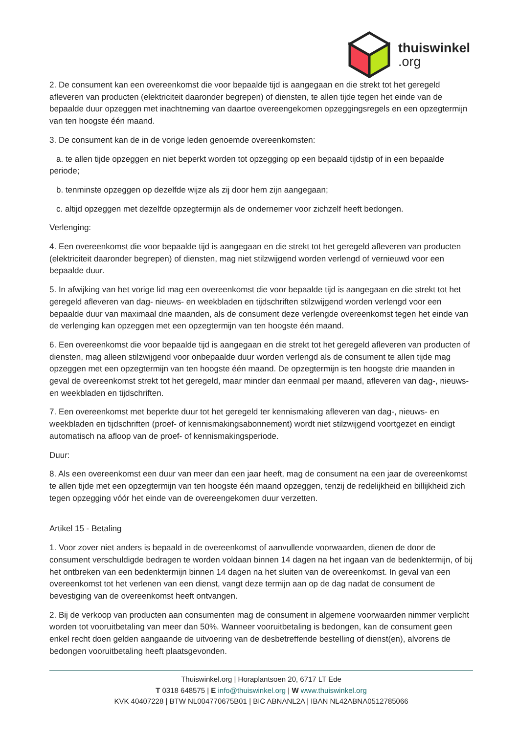thuiswinkel.org
2. De consument kan een overeenkomst die voor bepaalde tijd is aangegaan en die strekt tot het geregeld afleveren van producten (elektriciteit daaronder begrepen) of diensten, te allen tijde tegen het einde van de bepaalde duur opzeggen met inachtneming van daartoe overeengekomen opzeggingsregels en een opzegtermijn van ten hoogste één maand.
3. De consument kan de in de vorige leden genoemde overeenkomsten:
a. te allen tijde opzeggen en niet beperkt worden tot opzegging op een bepaald tijdstip of in een bepaalde periode;
b. tenminste opzeggen op dezelfde wijze als zij door hem zijn aangegaan;
c. altijd opzeggen met dezelfde opzegtermijn als de ondernemer voor zichzelf heeft bedongen.
Verlenging:
4. Een overeenkomst die voor bepaalde tijd is aangegaan en die strekt tot het geregeld afleveren van producten (elektriciteit daaronder begrepen) of diensten, mag niet stilzwijgend worden verlengd of vernieuwd voor een bepaalde duur.
5. In afwijking van het vorige lid mag een overeenkomst die voor bepaalde tijd is aangegaan en die strekt tot het geregeld afleveren van dag- nieuws- en weekbladen en tijdschriften stilzwijgend worden verlengd voor een bepaalde duur van maximaal drie maanden, als de consument deze verlengde overeenkomst tegen het einde van de verlenging kan opzeggen met een opzegtermijn van ten hoogste één maand.
6. Een overeenkomst die voor bepaalde tijd is aangegaan en die strekt tot het geregeld afleveren van producten of diensten, mag alleen stilzwijgend voor onbepaalde duur worden verlengd als de consument te allen tijde mag opzeggen met een opzegtermijn van ten hoogste één maand. De opzegtermijn is ten hoogste drie maanden in geval de overeenkomst strekt tot het geregeld, maar minder dan eenmaal per maand, afleveren van dag-, nieuws- en weekbladen en tijdschriften.
7. Een overeenkomst met beperkte duur tot het geregeld ter kennismaking afleveren van dag-, nieuws- en weekbladen en tijdschriften (proef- of kennismakingsabonnement) wordt niet stilzwijgend voortgezet en eindigt automatisch na afloop van de proef- of kennismakingsperiode.
Duur:
8. Als een overeenkomst een duur van meer dan een jaar heeft, mag de consument na een jaar de overeenkomst te allen tijde met een opzegtermijn van ten hoogste één maand opzeggen, tenzij de redelijkheid en billijkheid zich tegen opzegging vóór het einde van de overeengekomen duur verzetten.
Artikel 15 - Betaling
1. Voor zover niet anders is bepaald in de overeenkomst of aanvullende voorwaarden, dienen de door de consument verschuldigde bedragen te worden voldaan binnen 14 dagen na het ingaan van de bedenktermijn, of bij het ontbreken van een bedenktermijn binnen 14 dagen na het sluiten van de overeenkomst. In geval van een overeenkomst tot het verlenen van een dienst, vangt deze termijn aan op de dag nadat de consument de bevestiging van de overeenkomst heeft ontvangen.
2. Bij de verkoop van producten aan consumenten mag de consument in algemene voorwaarden nimmer verplicht worden tot vooruitbetaling van meer dan 50%. Wanneer vooruitbetaling is bedongen, kan de consument geen enkel recht doen gelden aangaande de uitvoering van de desbetreffende bestelling of dienst(en), alvorens de bedongen vooruitbetaling heeft plaatsgevonden.
Thuiswinkel.org | Horaplantsoen 20, 6717 LT Ede
T 0318 648575 | E info@thuiswinkel.org | W www.thuiswinkel.org
KVK 40407228 | BTW NL004770675B01 | BIC ABNANL2A | IBAN NL42ABNA0512785066